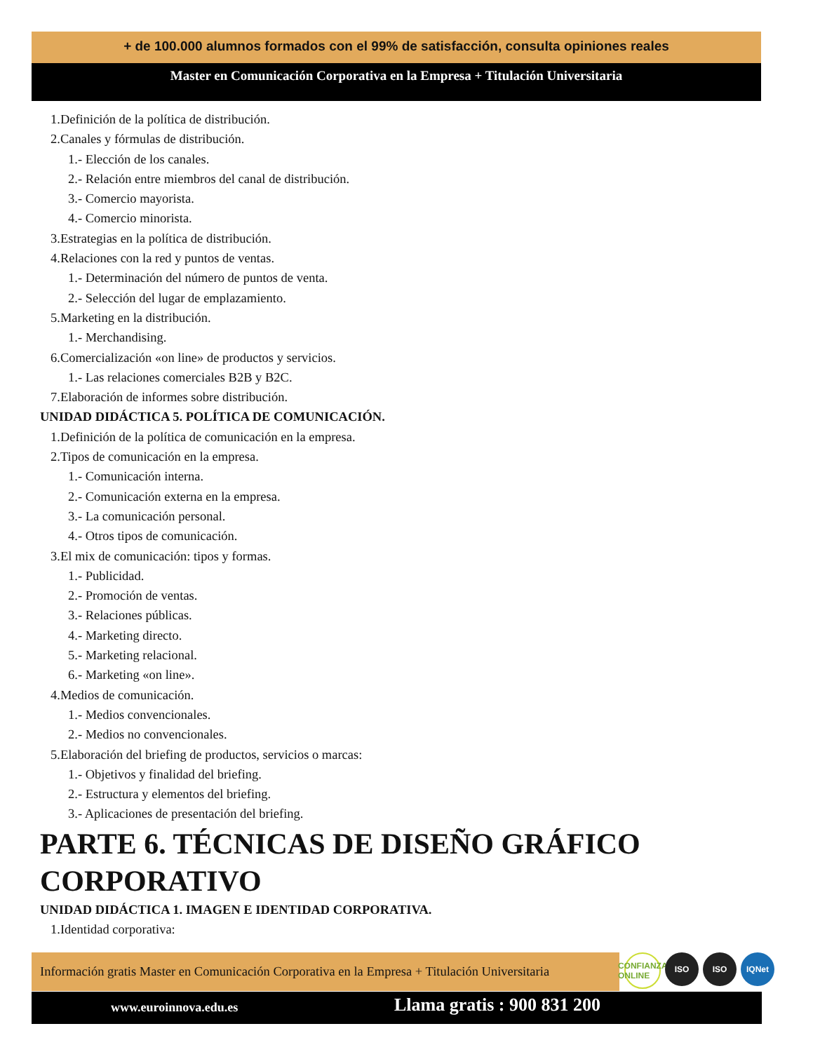+ de 100.000 alumnos formados con el 99% de satisfacción, consulta opiniones reales
Master en Comunicación Corporativa en la Empresa + Titulación Universitaria
1.Definición de la política de distribución.
2.Canales y fórmulas de distribución.
1.- Elección de los canales.
2.- Relación entre miembros del canal de distribución.
3.- Comercio mayorista.
4.- Comercio minorista.
3.Estrategias en la política de distribución.
4.Relaciones con la red y puntos de ventas.
1.- Determinación del número de puntos de venta.
2.- Selección del lugar de emplazamiento.
5.Marketing en la distribución.
1.- Merchandising.
6.Comercialización «on line» de productos y servicios.
1.- Las relaciones comerciales B2B y B2C.
7.Elaboración de informes sobre distribución.
UNIDAD DIDÁCTICA 5. POLÍTICA DE COMUNICACIÓN.
1.Definición de la política de comunicación en la empresa.
2.Tipos de comunicación en la empresa.
1.- Comunicación interna.
2.- Comunicación externa en la empresa.
3.- La comunicación personal.
4.- Otros tipos de comunicación.
3.El mix de comunicación: tipos y formas.
1.- Publicidad.
2.- Promoción de ventas.
3.- Relaciones públicas.
4.- Marketing directo.
5.- Marketing relacional.
6.- Marketing «on line».
4.Medios de comunicación.
1.- Medios convencionales.
2.- Medios no convencionales.
5.Elaboración del briefing de productos, servicios o marcas:
1.- Objetivos y finalidad del briefing.
2.- Estructura y elementos del briefing.
3.- Aplicaciones de presentación del briefing.
PARTE 6. TÉCNICAS DE DISEÑO GRÁFICO CORPORATIVO
UNIDAD DIDÁCTICA 1. IMAGEN E IDENTIDAD CORPORATIVA.
1.Identidad corporativa:
Información gratis Master en Comunicación Corporativa en la Empresa + Titulación Universitaria
CONFIANZA ONLINE
ISO ISO IQNet
www.euroinnova.edu.es Llama gratis : 900 831 200